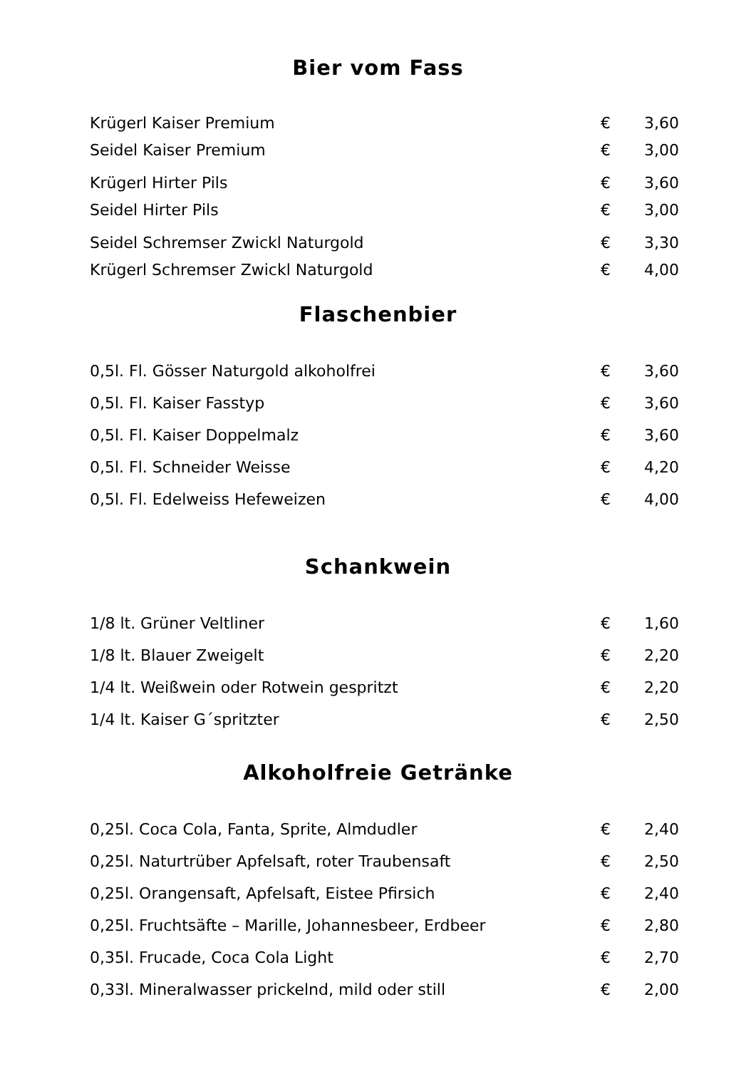Bier vom Fass
Krügerl Kaiser Premium € 3,60
Seidel Kaiser Premium € 3,00
Krügerl Hirter Pils € 3,60
Seidel Hirter Pils € 3,00
Seidel Schremser Zwickl Naturgold € 3,30
Krügerl Schremser Zwickl Naturgold € 4,00
Flaschenbier
0,5l. Fl. Gösser Naturgold alkoholfrei € 3,60
0,5l. Fl. Kaiser Fasstyp € 3,60
0,5l. Fl. Kaiser Doppelmalz € 3,60
0,5l. Fl. Schneider Weisse € 4,20
0,5l. Fl. Edelweiss Hefeweizen € 4,00
Schankwein
1/8 lt. Grüner Veltliner € 1,60
1/8 lt. Blauer Zweigelt € 2,20
1/4 lt. Weißwein oder Rotwein gespritzt € 2,20
1/4 lt. Kaiser G´spritzter € 2,50
Alkoholfreie Getränke
0,25l. Coca Cola, Fanta, Sprite, Almdudler € 2,40
0,25l. Naturtrüber Apfelsaft, roter Traubensaft € 2,50
0,25l. Orangensaft, Apfelsaft, Eistee Pfirsich € 2,40
0,25l. Fruchtsäfte – Marille, Johannesbeer, Erdbeer € 2,80
0,35l. Frucade, Coca Cola Light € 2,70
0,33l. Mineralwasser prickelnd, mild oder still € 2,00